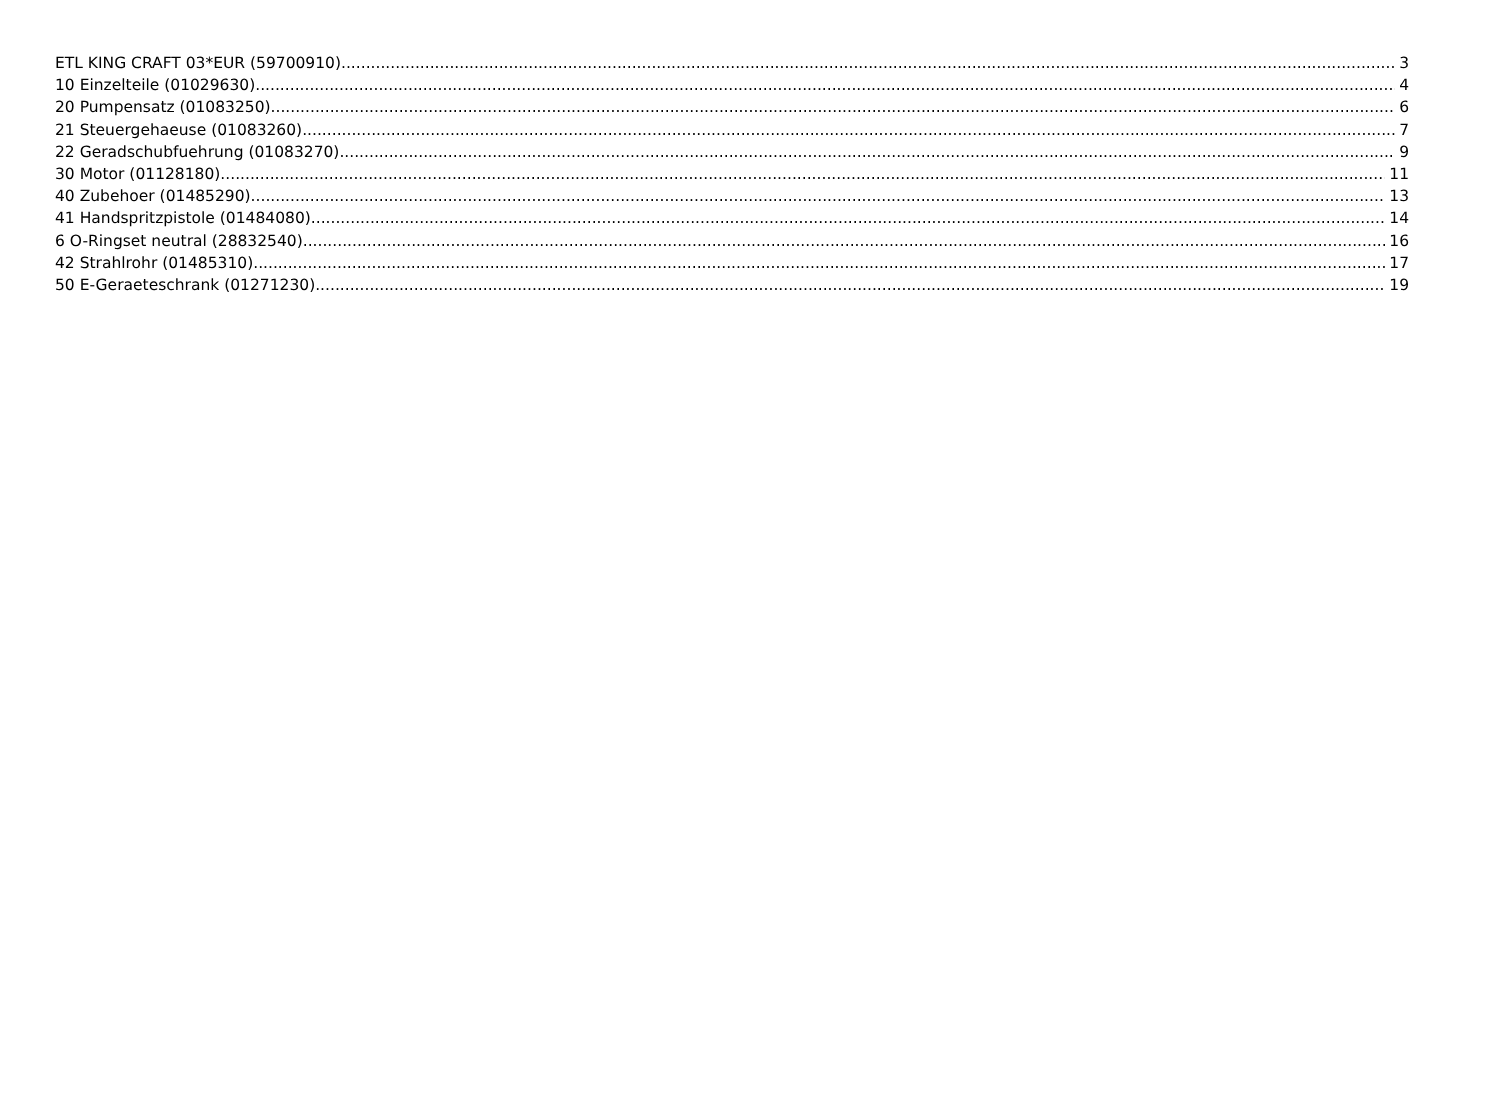ETL KING CRAFT 03*EUR (59700910) 3
10 Einzelteile (01029630) 4
20 Pumpensatz (01083250) 6
21 Steuergehaeuse (01083260) 7
22 Geradschubfuehrung (01083270) 9
30 Motor (01128180) 11
40 Zubehoer (01485290) 13
41 Handspritzpistole (01484080) 14
6 O-Ringset neutral (28832540) 16
42 Strahlrohr (01485310) 17
50 E-Geraeteschrank (01271230) 19